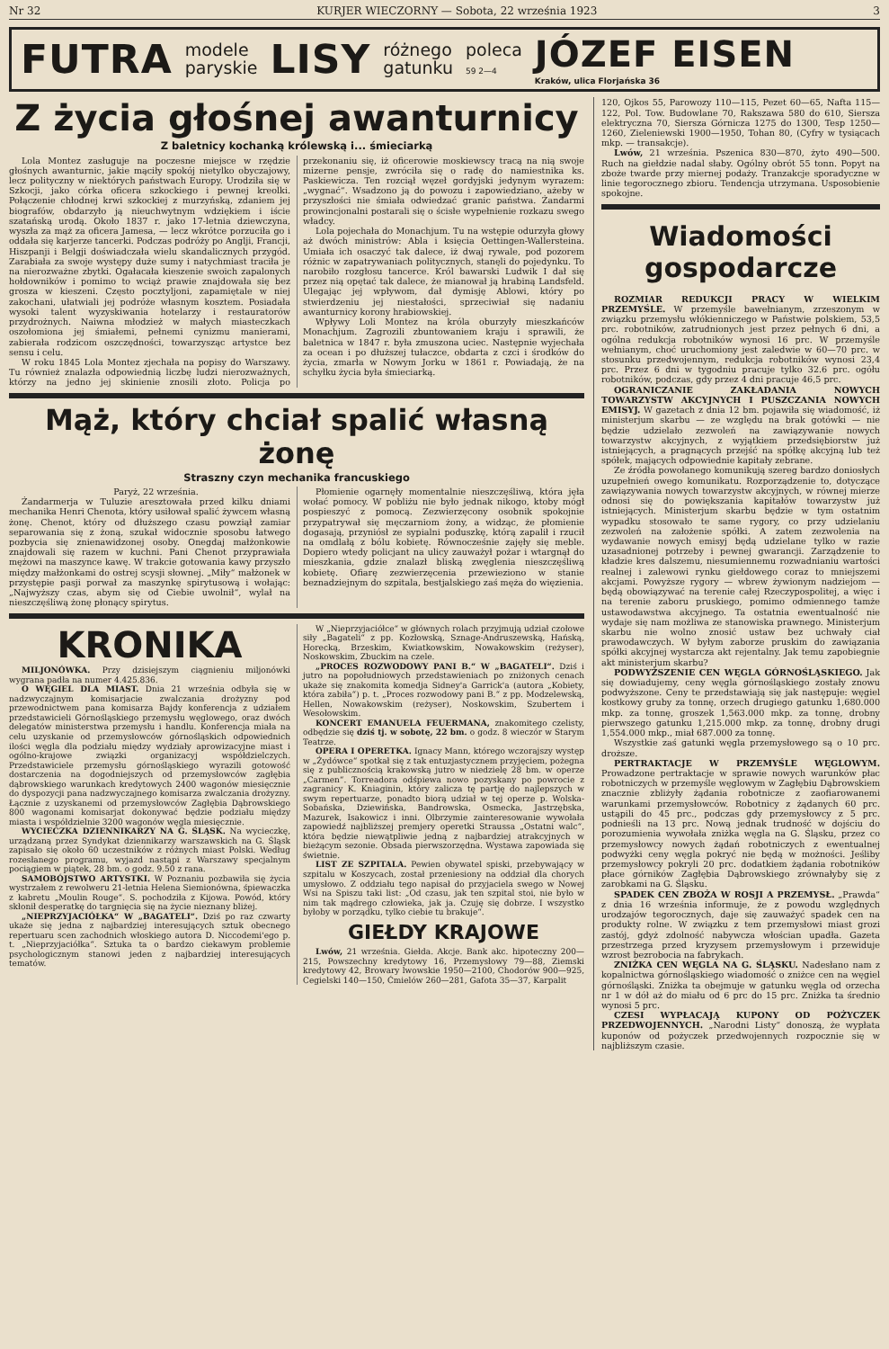Nr 32 KURJER WIECZORNY — Sobota, 22 września 1923 3
FUTRA modele
paryskie LISY różnego
gatunku poleca
59 2—4 JÓZEF EISEN
Kraków, ulica Florjańska 36
Z życia głośnej awanturnicy
Z baletnicy kochanką królewską i... śmieciarką
Lola Montez zasługuje na poczesne miejsce w rzędzie głośnych awanturnic, jakie mąciły spokój nietylko obyczajowy, lecz polityczny w niektórych państwach Europy. Urodziła się w Szkocji, jako córka oficera szkockiego i pewnej kreolki. Połączenie chłodnej krwi szkockiej z murzyńską, zdaniem jej biografów, obdarzyło ją nieuchwytnym wdziękiem i iście szatańską urodą. Około 1837 r. jako 17-letnia dziewczyna, wyszła za mąż za oficera Jamesa, — lecz wkrótce porzuciła go i oddała się karjerze tancerki. Podczas podróży po Anglji, Francji, Hiszpanji i Belgji doświadczała wielu skandalicznych przygód. Zarabiała za swoje występy duże sumy i natychmiast traciła je na nierozważne zbytki. Ogałacała kieszenie swoich zapalonych hołdowników i pomimo to wciąż prawie znajdowała się bez grosza w kieszeni. Często pocztyljoni, zapamiętale w niej zakochani, ułatwiali jej podróże własnym kosztem. Posiadała wysoki talent wyzyskiwania hotelarzy i restauratorów przydrożnych. Naiwna młodzież w małych miasteczkach oszołomiona jej śmiałemi, pełnemi cynizmu manierami, zabierała rodzicom oszczędności, towarzysząc artystce bez sensu i celu.
W roku 1845 Lola Montez zjechała na popisy do Warszawy. Tu również znalazła odpowiednią liczbę ludzi nierozważnych, którzy na jedno jej skinienie znosili złoto. Policja po przekonaniu się, iż oficerowie moskiewscy tracą na nią swoje mizerne pensje, zwróciła się o radę do namiestnika ks. Paskiewicza. Ten rozciął węzeł gordyjski jedynym wyrazem: „wygnać“. Wsadzono ją do powozu i zapowiedziano, ażeby w przyszłości nie śmiała odwiedzać granic państwa. Żandarmi prowincjonalni postarali się o ścisłe wypełnienie rozkazu swego władcy.
Lola pojechała do Monachjum. Tu na wstępie odurzyła głowy aż dwóch ministrów: Abla i księcia Oettingen-Wallersteina. Umiała ich osaczyć tak dalece, iż dwaj rywale, pod pozorem różnic w zapatrywaniach politycznych, stanęli do pojedynku. To narobiło rozgłosu tancerce. Król bawarski Ludwik I dał się przez nią opętać tak dalece, że mianował ją hrabiną Landsfeld. Ulegając jej wpływom, dał dymisję Ablowi, który po stwierdzeniu jej niestałości, sprzeciwiał się nadaniu awanturnicy korony hrabiowskiej.
Wpływy Loli Montez na króla oburzyły mieszkańców Monachjum. Zagrozili zbuntowaniem kraju i sprawili, że baletnica w 1847 r. była zmuszona uciec. Następnie wyjechała za ocean i po dłuższej tułaczce, obdarta z czci i środków do życia, zmarła w Nowym Jorku w 1861 r. Powiadają, że na schyłku życia była śmieciarką.
Mąż, który chciał spalić własną żonę
Straszny czyn mechanika francuskiego
Paryż, 22 września.
Żandarmerja w Tuluzie aresztowała przed kilku dniami mechanika Henri Chenota, który usiłował spalić żywcem własną żonę. Chenot, który od dłuższego czasu powziął zamiar separowania się z żoną, szukał widocznie sposobu łatwego pozbycia się znienawidzonej osoby. Onegdaj małżonkowie znajdowali się razem w kuchni. Pani Chenot przyprawiała mężowi na maszynce kawę. W trakcie gotowania kawy przyszło między małżonkami do ostrej scysji słownej. „Miły“ małżonek w przystępie pasji porwał za maszynkę spirytusową i wołając: „Najwyższy czas, abym się od Ciebie uwolnił“, wylał na nieszczęśliwą żonę płonący spirytus.
Płomienie ogarnęły momentalnie nieszczęśliwą, która jęła wołać pomocy. W pobliżu nie było jednak nikogo, ktoby mógł pospieszyć z pomocą. Zezwierzęcony osobnik spokojnie przypatrywał się męczarniom żony, a widząc, że płomienie dogasają, przyniósł ze sypialni poduszkę, którą zapalił i rzucił na omdlałą z bólu kobietę. Równocześnie zajęły się meble. Dopiero wtedy policjant na ulicy zauważył pożar i wtargnął do mieszkania, gdzie znalazł bliską zwęglenia nieszczęśliwą kobietę. Ofiarę zezwierzęcenia przewieziono w stanie beznadziejnym do szpitala, bestjalskiego zaś męża do więzienia.
KRONIKA
MILJONÓWKA. Przy dzisiejszym ciągnieniu miljonówki wygrana padła na numer 4.425.836.
O WĘGIEL DLA MIAST. Dnia 21 września odbyła się w nadzwyczajnym komisarjacie zwalczania drożyzny pod przewodnictwem pana komisarza Bajdy konferencja z udziałem przedstawicieli Górnośląskiego przemysłu węglowego, oraz dwóch delegatów ministerstwa przemysłu i handlu. Konferencja miała na celu uzyskanie od przemysłowców górnośląskich odpowiednich ilości węgla dla podziału między wydziały aprowizacyjne miast i ogólno-krajowe związki organizacyj współdzielczych. Przedstawiciele przemysłu górnośląskiego wyrazili gotowość dostarczenia na dogodniejszych od przemysłowców zagłębia dąbrowskiego warunkach kredytowych 2400 wagonów miesięcznie do dyspozycji pana nadzwyczajnego komisarza zwalczania drożyzny. Łącznie z uzyskanemi od przemysłowców Zagłębia Dąbrowskiego 800 wagonami komisarjat dokonywać będzie podziału między miasta i współdzielnie 3200 wagonów węgla miesięcznie.
WYCIECZKA DZIENNIKARZY NA G. ŚLĄSK. Na wycieczkę, urządzaną przez Syndykat dziennikarzy warszawskich na G. Śląsk zapisało się około 60 uczestników z różnych miast Polski. Według rozesłanego programu, wyjazd nastąpi z Warszawy specjalnym pociągiem w piątek, 28 bm. o godz. 9.50 z rana.
SAMOBÓJSTWO ARTYSTKI. W Poznaniu pozbawiła się życia wystrzałem z rewolweru 21-letnia Helena Siemionówna, śpiewaczka z kabretu „Moulin Rouge“. S. pochodziła z Kijowa. Powód, który skłonił desperatkę do targnięcia się na życie nieznany bliżej.
„NIEPRZYJACIÓŁKA“ W „BAGATELI“. Dziś po raz czwarty ukaże się jedna z najbardziej interesujących sztuk obecnego repertuaru scen zachodnich włoskiego autora D. Niccodemi'ego p. t. „Nieprzyjaciółka“. Sztuka ta o bardzo ciekawym problemie psychologicznym stanowi jeden z najbardziej interesujących tematów.
W „Nieprzyjaciółce“ w głównych rolach przyjmują udział czołowe siły „Bagateli“ z pp. Kozłowską, Sznage-Andruszewską, Hańską, Horecką, Brzeskim, Kwiatkowskim, Nowakowskim (reżyser), Noskowskim, Zbuckim na czele.
„PROCES ROZWODOWY PANI B.“ W „BAGATELI“. Dziś i jutro na popołudniowych przedstawieniach po zniżonych cenach ukaże się znakomita komedja Sidney'a Garrick'a (autora „Kobiety, która zabiła“) p. t. „Proces rozwodowy pani B.“ z pp. Modzelewską, Hellen, Nowakowskim (reżyser), Noskowskim, Szubertem i Wesołowskim.
KONCERT EMANUELA FEUERMANA, znakomitego czelisty, odbędzie się dziś tj. w sobotę, 22 bm. o godz. 8 wieczór w Starym Teatrze.
OPERA I OPERETKA. Ignacy Mann, którego wczorajszy występ w „Żydówce“ spotkał się z tak entuzjastycznem przyjęciem, pożegna się z publicznością krakowską jutro w niedzielę 28 bm. w operze „Carmen“. Torreadora odśpiewa nowo pozyskany po powrocie z zagranicy K. Kniaginin, który zalicza tę partję do najlepszych w swym repertuarze, ponadto biorą udział w tej operze p. Wolska-Sobańska, Dziewińska, Bandrowska, Osmecka, Jastrzębska, Mazurek, Isakowicz i inni. Olbrzymie zainteresowanie wywołała zapowiedź najbliższej premjery operetki Straussa „Ostatni walc“, która będzie niewątpliwie jedną z najbardziej atrakcyjnych w bieżącym sezonie. Obsada pierwszorzędna. Wystawa zapowiada się świetnie.
LIST ZE SZPITALA. Pewien obywatel spiski, przebywający w szpitalu w Koszycach, został przeniesiony na oddział dla chorych umysłowo. Z oddziału tego napisał do przyjaciela swego w Nowej Wsi na Spiszu taki list: „Od czasu, jak ten szpital stoi, nie było w nim tak mądrego człowieka, jak ja. Czuję się dobrze. I wszystko byłoby w porządku, tylko ciebie tu brakuje“.
GIEŁDY KRAJOWE
Lwów, 21 września. Giełda. Akcje. Bank akc. hipoteczny 200—215, Powszechny kredytowy 16, Przemysłowy 79—88, Ziemski kredytowy 42, Browary lwowskie 1950—2100, Chodorów 900—925, Cegielski 140—150, Ćmielów 260—281, Gafota 35—37, Karpalit
120, Ojkos 55, Parowozy 110—115, Pezet 60—65, Nafta 115—122, Pol. Tow. Budowlane 70, Rakszawa 580 do 610, Siersza elektryczna 70, Siersza Górnicza 1275 do 1300, Tesp 1250—1260, Zieleniewski 1900—1950, Tohan 80, (Cyfry w tysiącach mkp. — transakcje).
Lwów, 21 września. Pszenica 830—870, żyto 490—500. Ruch na giełdzie nadal słaby. Ogólny obrót 55 tonn. Popyt na zboże twarde przy miernej podaży. Tranzakcje sporadyczne w linie tegorocznego zbioru. Tendencja utrzymana. Usposobienie spokojne.
Wiadomości gospodarcze
ROZMIAR REDUKCJI PRACY W WIELKIM PRZEMYŚLE. W przemyśle bawełnianym, zrzeszonym w związku przemysłu włókienniczego w Państwie polskiem, 53,5 prc. robotników, zatrudnionych jest przez pełnych 6 dni, a ogólna redukcja robotników wynosi 16 prc. W przemyśle wełnianym, choć uruchomiony jest zaledwie w 60—70 prc. w stosunku przedwojennym, redukcja robotników wynosi 23,4 prc. Przez 6 dni w tygodniu pracuje tylko 32.6 prc. ogółu robotników, podczas, gdy przez 4 dni pracuje 46,5 prc.
OGRANICZANIE ZAKŁADANIA NOWYCH TOWARZYSTW AKCYJNYCH I PUSZCZANIA NOWYCH EMISYJ. W gazetach z dnia 12 bm. pojawiła się wiadomość, iż ministerjum skarbu — ze względu na brak gotówki — nie będzie udzielało zezwoleń na zawiązywanie nowych towarzystw akcyjnych, z wyjątkiem przedsiębiorstw już istniejących, a pragnących przejść na spółkę akcyjną lub też spółek, mających odpowiednie kapitały zebrane.
Ze źródła powołanego komunikują szereg bardzo doniosłych uzupełnień owego komunikatu. Rozporządzenie to, dotyczące zawiązywania nowych towarzystw akcyjnych, w równej mierze odnosi się do powiększania kapitałów towarzystw już istniejących. Ministerjum skarbu będzie w tym ostatnim wypadku stosowało te same rygory, co przy udzielaniu zezwoleń na założenie spółki. A zatem zezwolenia na wydawanie nowych emisyj będą udzielane tylko w razie uzasadnionej potrzeby i pewnej gwarancji. Zarządzenie to kładzie kres dalszemu, niesumiennemu rozwadnianiu wartości realnej i zalewowi rynku giełdowego coraz to mniejszemi akcjami. Powyższe rygory — wbrew żywionym nadziejom — będą obowiązywać na terenie całej Rzeczypospolitej, a więc i na terenie zaboru pruskiego, pomimo odmiennego tamże ustawodawstwa akcyjnego. Ta ostatnia ewentualność nie wydaje się nam możliwa ze stanowiska prawnego. Ministerjum skarbu nie wolno znosić ustaw bez uchwały ciał prawodawczych. W byłym zaborze pruskim do zawiązania spółki akcyjnej wystarcza akt rejentalny. Jak temu zapobiegnie akt ministerjum skarbu?
PODWYŻSZENIE CEN WĘGLA GÓRNOŚLĄSKIEGO. Jak się dowiadujemy, ceny węgla górnośląskiego zostały znowu podwyższone. Ceny te przedstawiają się jak następuje: węgiel kostkowy gruby za tonnę, orzech drugiego gatunku 1,680.000 mkp. za tonnę, groszek 1,563.000 mkp. za tonnę, drobny pierwszego gatunku 1,215.000 mkp. za tonnę, drobny drugi 1,554.000 mkp., miał 687.000 za tonnę.
Wszystkie zaś gatunki węgla przemysłowego są o 10 prc. droższe.
PERTRAKTACJE W PRZEMYŚLE WĘGLOWYM. Prowadzone pertraktacje w sprawie nowych warunków płac robotniczych w przemyśle węglowym w Zagłębiu Dąbrowskiem znacznie zbliżyły żądania robotnicze z zaofiarowanemi warunkami przemysłowców. Robotnicy z żądanych 60 prc. ustąpili do 45 prc., podczas gdy przemysłowcy z 5 prc. podnieśli na 13 prc. Nową jednak trudność w dojściu do porozumienia wywołała zniżka węgla na G. Śląsku, przez co przemysłowcy nowych żądań robotniczych z ewentualnej podwyżki ceny węgla pokryć nie będą w możności. Jeśliby przemysłowcy pokryli 20 prc. dodatkiem żądania robotników płace górników Zagłębia Dąbrowskiego zrównałyby się z zarobkami na G. Śląsku.
SPADEK CEN ZBOŻA W ROSJI A PRZEMYSŁ. „Prawda“ z dnia 16 września informuje, że z powodu względnych urodzajów tegorocznych, daje się zauważyć spadek cen na produkty rolne. W związku z tem przemysłowi miast grozi zastój, gdyż zdolność nabywcza włościan upadła. Gazeta przestrzega przed kryzysem przemysłowym i przewiduje wzrost bezrobocia na fabrykach.
ZNIŻKA CEN WĘGLA NA G. ŚLĄSKU. Nadesłano nam z kopalnictwa górnośląskiego wiadomość o zniżce cen na węgiel górnośląski. Zniżka ta obejmuje w gatunku węgla od orzecha nr 1 w dół aż do miału od 6 prc do 15 prc. Zniżka ta średnio wynosi 5 prc.
CZESI WYPŁACAJĄ KUPONY OD POŻYCZEK PRZEDWOJENNYCH. „Narodni Listy“ donoszą, że wypłata kuponów od pożyczek przedwojennych rozpocznie się w najbliższym czasie.